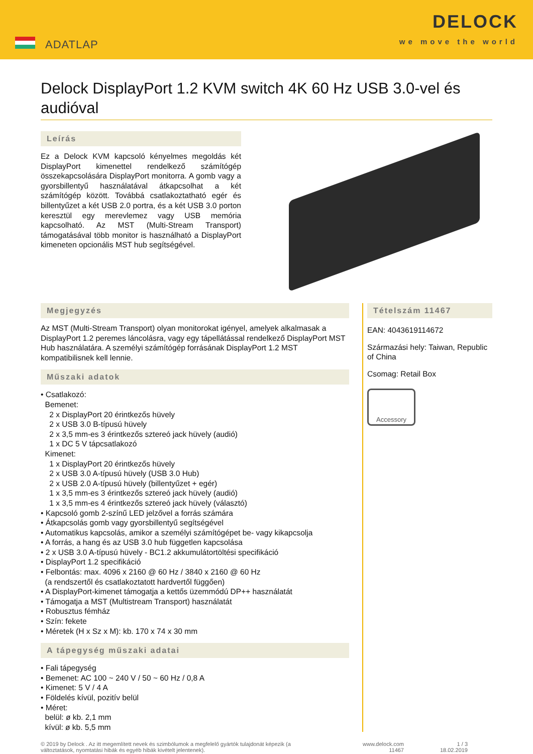ADATLAP
DELOCK
we move the world
Delock DisplayPort 1.2 KVM switch 4K 60 Hz USB 3.0-vel és audióval
Leírás
Ez a Delock KVM kapcsoló kényelmes megoldás két DisplayPort kimenettel rendelkező számítógép összekapcsolására DisplayPort monitorra. A gomb vagy a gyorsbillentyű használatával átkapcsolhat a két számítógép között. Továbbá csatlakoztatható egér és billentyűzet a két USB 2.0 portra, és a két USB 3.0 porton keresztül egy merevlemez vagy USB memória kapcsolható. Az MST (Multi-Stream Transport) támogatásával több monitor is használható a DisplayPort kimeneten opcionális MST hub segítségével.
Megjegyzés
Az MST (Multi-Stream Transport) olyan monitorokat igényel, amelyek alkalmasak a DisplayPort 1.2 peremes láncolásra, vagy egy tápellátással rendelkező DisplayPort MST Hub használatára. A személyi számítógép forrásának DisplayPort 1.2 MST kompatibilisnek kell lennie.
Műszaki adatok
• Csatlakozó:
Bemenet:
2 x DisplayPort 20 érintkezős hüvely
2 x USB 3.0 B-típusú hüvely
2 x 3,5 mm-es 3 érintkezős sztereó jack hüvely (audió)
1 x DC 5 V tápcsatlakozó
Kimenet:
1 x DisplayPort 20 érintkezős hüvely
2 x USB 3.0 A-típusú hüvely (USB 3.0 Hub)
2 x USB 2.0 A-típusú hüvely (billentyűzet + egér)
1 x 3,5 mm-es 3 érintkezős sztereó jack hüvely (audió)
1 x 3,5 mm-es 4 érintkezős sztereó jack hüvely (választó)
• Kapcsoló gomb 2-színű LED jelzővel a forrás számára
• Átkapcsolás gomb vagy gyorsbillentyű segítségével
• Automatikus kapcsolás, amikor a személyi számítógépet be- vagy kikapcsolja
• A forrás, a hang és az USB 3.0 hub független kapcsolása
• 2 x USB 3.0 A-típusú hüvely - BC1.2 akkumulátortöltési specifikáció
• DisplayPort 1.2 specifikáció
• Felbontás: max. 4096 x 2160 @ 60 Hz / 3840 x 2160 @ 60 Hz
(a rendszertől és csatlakoztatott hardvertől függően)
• A DisplayPort-kimenet támogatja a kettős üzemmódú DP++ használatát
• Támogatja a MST (Multistream Transport) használatát
• Robusztus fémház
• Szín: fekete
• Méretek (H x Sz x M): kb. 170 x 74 x 30 mm
A tápegység műszaki adatai
• Fali tápegység
• Bemenet: AC 100 ~ 240 V / 50 ~ 60 Hz / 0,8 A
• Kimenet: 5 V / 4 A
• Földelés kívül, pozitív belül
• Méret:
belül: ø kb. 2,1 mm
kívül: ø kb. 5,5 mm
Tételszám 11467
EAN: 4043619114672
Származási hely: Taiwan, Republic of China
Csomag: Retail Box
Accessory
© 2019 by Delock . Az itt megemlített nevek és szimbólumok a megfelelő gyártók tulajdonát képezik (a változtatások, nyomtatási hibák és egyéb hibák kivételt jelentenek).
www.delock.com
11467
1 / 3
18.02.2019